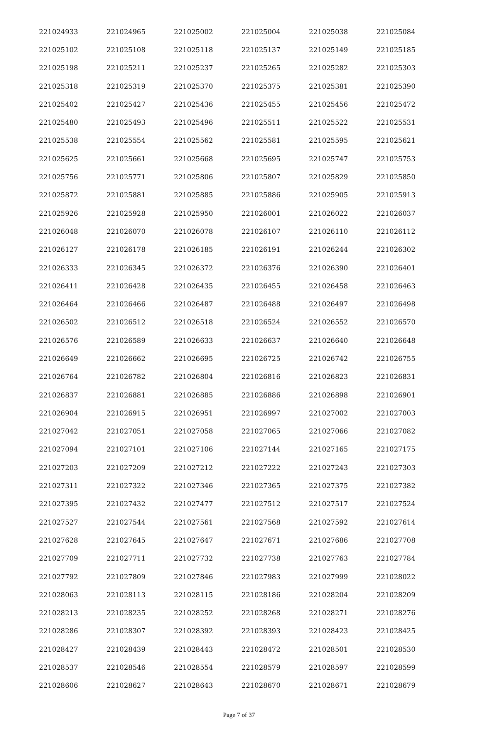| 221024933 | 221024965 | 221025002 | 221025004 | 221025038 | 221025084 |
| 221025102 | 221025108 | 221025118 | 221025137 | 221025149 | 221025185 |
| 221025198 | 221025211 | 221025237 | 221025265 | 221025282 | 221025303 |
| 221025318 | 221025319 | 221025370 | 221025375 | 221025381 | 221025390 |
| 221025402 | 221025427 | 221025436 | 221025455 | 221025456 | 221025472 |
| 221025480 | 221025493 | 221025496 | 221025511 | 221025522 | 221025531 |
| 221025538 | 221025554 | 221025562 | 221025581 | 221025595 | 221025621 |
| 221025625 | 221025661 | 221025668 | 221025695 | 221025747 | 221025753 |
| 221025756 | 221025771 | 221025806 | 221025807 | 221025829 | 221025850 |
| 221025872 | 221025881 | 221025885 | 221025886 | 221025905 | 221025913 |
| 221025926 | 221025928 | 221025950 | 221026001 | 221026022 | 221026037 |
| 221026048 | 221026070 | 221026078 | 221026107 | 221026110 | 221026112 |
| 221026127 | 221026178 | 221026185 | 221026191 | 221026244 | 221026302 |
| 221026333 | 221026345 | 221026372 | 221026376 | 221026390 | 221026401 |
| 221026411 | 221026428 | 221026435 | 221026455 | 221026458 | 221026463 |
| 221026464 | 221026466 | 221026487 | 221026488 | 221026497 | 221026498 |
| 221026502 | 221026512 | 221026518 | 221026524 | 221026552 | 221026570 |
| 221026576 | 221026589 | 221026633 | 221026637 | 221026640 | 221026648 |
| 221026649 | 221026662 | 221026695 | 221026725 | 221026742 | 221026755 |
| 221026764 | 221026782 | 221026804 | 221026816 | 221026823 | 221026831 |
| 221026837 | 221026881 | 221026885 | 221026886 | 221026898 | 221026901 |
| 221026904 | 221026915 | 221026951 | 221026997 | 221027002 | 221027003 |
| 221027042 | 221027051 | 221027058 | 221027065 | 221027066 | 221027082 |
| 221027094 | 221027101 | 221027106 | 221027144 | 221027165 | 221027175 |
| 221027203 | 221027209 | 221027212 | 221027222 | 221027243 | 221027303 |
| 221027311 | 221027322 | 221027346 | 221027365 | 221027375 | 221027382 |
| 221027395 | 221027432 | 221027477 | 221027512 | 221027517 | 221027524 |
| 221027527 | 221027544 | 221027561 | 221027568 | 221027592 | 221027614 |
| 221027628 | 221027645 | 221027647 | 221027671 | 221027686 | 221027708 |
| 221027709 | 221027711 | 221027732 | 221027738 | 221027763 | 221027784 |
| 221027792 | 221027809 | 221027846 | 221027983 | 221027999 | 221028022 |
| 221028063 | 221028113 | 221028115 | 221028186 | 221028204 | 221028209 |
| 221028213 | 221028235 | 221028252 | 221028268 | 221028271 | 221028276 |
| 221028286 | 221028307 | 221028392 | 221028393 | 221028423 | 221028425 |
| 221028427 | 221028439 | 221028443 | 221028472 | 221028501 | 221028530 |
| 221028537 | 221028546 | 221028554 | 221028579 | 221028597 | 221028599 |
| 221028606 | 221028627 | 221028643 | 221028670 | 221028671 | 221028679 |
Page 7 of 37